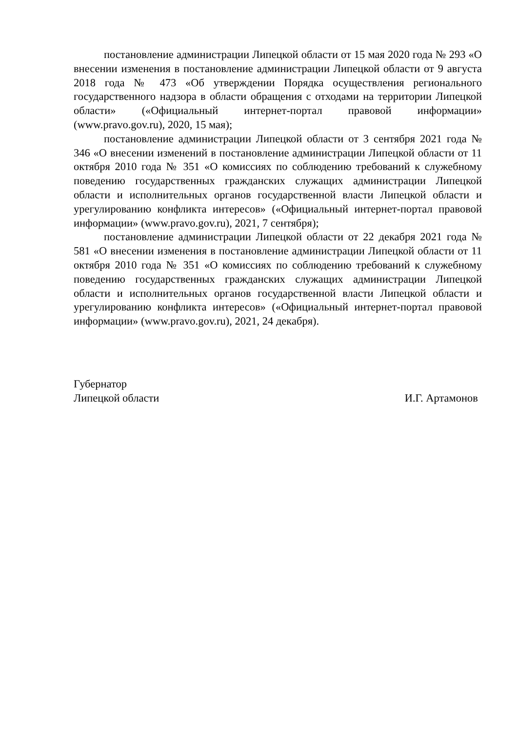постановление администрации Липецкой области от 15 мая 2020 года № 293 «О внесении изменения в постановление администрации Липецкой области от 9 августа 2018 года № 473 «Об утверждении Порядка осуществления регионального государственного надзора в области обращения с отходами на территории Липецкой области» («Официальный интернет-портал правовой информации» (www.pravo.gov.ru), 2020, 15 мая);
постановление администрации Липецкой области от 3 сентября 2021 года № 346 «О внесении изменений в постановление администрации Липецкой области от 11 октября 2010 года № 351 «О комиссиях по соблюдению требований к служебному поведению государственных гражданских служащих администрации Липецкой области и исполнительных органов государственной власти Липецкой области и урегулированию конфликта интересов» («Официальный интернет-портал правовой информации» (www.pravo.gov.ru), 2021, 7 сентября);
постановление администрации Липецкой области от 22 декабря 2021 года № 581 «О внесении изменения в постановление администрации Липецкой области от 11 октября 2010 года № 351 «О комиссиях по соблюдению требований к служебному поведению государственных гражданских служащих администрации Липецкой области и исполнительных органов государственной власти Липецкой области и урегулированию конфликта интересов» («Официальный интернет-портал правовой информации» (www.pravo.gov.ru), 2021, 24 декабря).
Губернатор
Липецкой области
И.Г. Артамонов